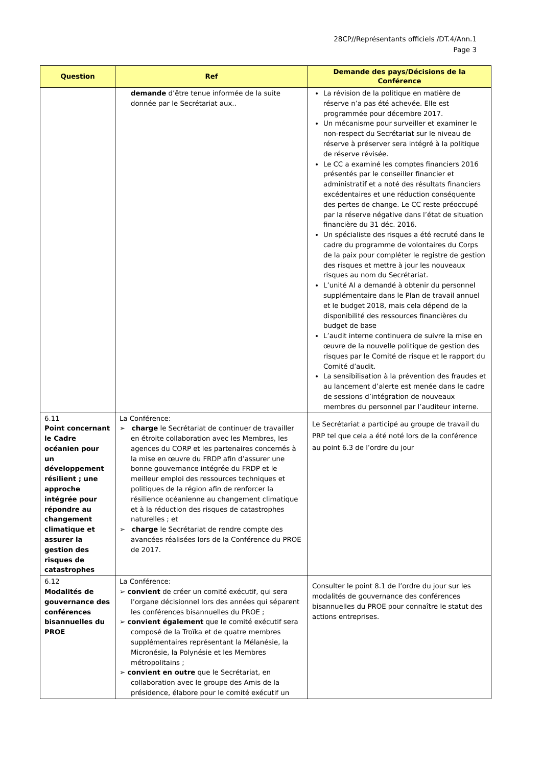28CP//Représentants officiels /DT.4/Ann.1
Page 3
| Question | Ref | Demande des pays/Décisions de la Conférence |
| --- | --- | --- |
| | demande d’être tenue informée de la suite donnée par le Secrétariat aux.. | La révision de la politique en matière de réserve n’a pas été achevée. Elle est programmée pour décembre 2017. Un mécanisme pour surveiller et examiner le non-respect du Secrétariat sur le niveau de réserve à préserver sera intégré à la politique de réserve révisée. Le CC a examiné les comptes financiers 2016 présentés par le conseiller financier et administratif et a noté des résultats financiers excédentaires et une réduction conséquente des pertes de change. Le CC reste préoccupé par la réserve négative dans l’état de situation financière du 31 déc. 2016. Un spécialiste des risques a été recruté dans le cadre du programme de volontaires du Corps de la paix pour compléter le registre de gestion des risques et mettre à jour les nouveaux risques au nom du Secrétariat. L’unité AI a demandé à obtenir du personnel supplémentaire dans le Plan de travail annuel et le budget 2018, mais cela dépend de la disponibilité des ressources financières du budget de base L’audit interne continuera de suivre la mise en œuvre de la nouvelle politique de gestion des risques par le Comité de risque et le rapport du Comité d’audit. La sensibilisation à la prévention des fraudes et au lancement d’alerte est menée dans le cadre de sessions d’intégration de nouveaux membres du personnel par l’auditeur interne. |
| 6.11 Point concernant le Cadre océanien pour un développement résilient ; une approche intégrée pour répondre au changement climatique et assurer la gestion des risques de catastrophes | La Conférence: ➢ charge le Secrétariat de continuer de travailler en étroite collaboration avec les Membres, les agences du CORP et les partenaires concernés à la mise en œuvre du FRDP afin d’assurer une bonne gouvernance intégrée du FRDP et le meilleur emploi des ressources techniques et politiques de la région afin de renforcer la résilience océanienne au changement climatique et à la réduction des risques de catastrophes naturelles ; et ➢ charge le Secrétariat de rendre compte des avancées réalisées lors de la Conférence du PROE de 2017. | Le Secrétariat a participé au groupe de travail du PRP tel que cela a été noté lors de la conférence au point 6.3 de l’ordre du jour |
| 6.12 Modalités de gouvernance des conférences bisannuelles du PROE | La Conférence: ➢ convient de créer un comité exécutif, qui sera l’organe décisionnel lors des années qui séparent les conférences bisannuelles du PROE ; ➢ convient également que le comité exécutif sera composé de la Troïka et de quatre membres supplémentaires représentant la Mélanésie, la Micronésie, la Polynésie et les Membres métropolitains ; ➢ convient en outre que le Secrétariat, en collaboration avec le groupe des Amis de la présidence, élabore pour le comité exécutif un | Consulter le point 8.1 de l’ordre du jour sur les modalités de gouvernance des conférences bisannuelles du PROE pour connaître le statut des actions entreprises. |